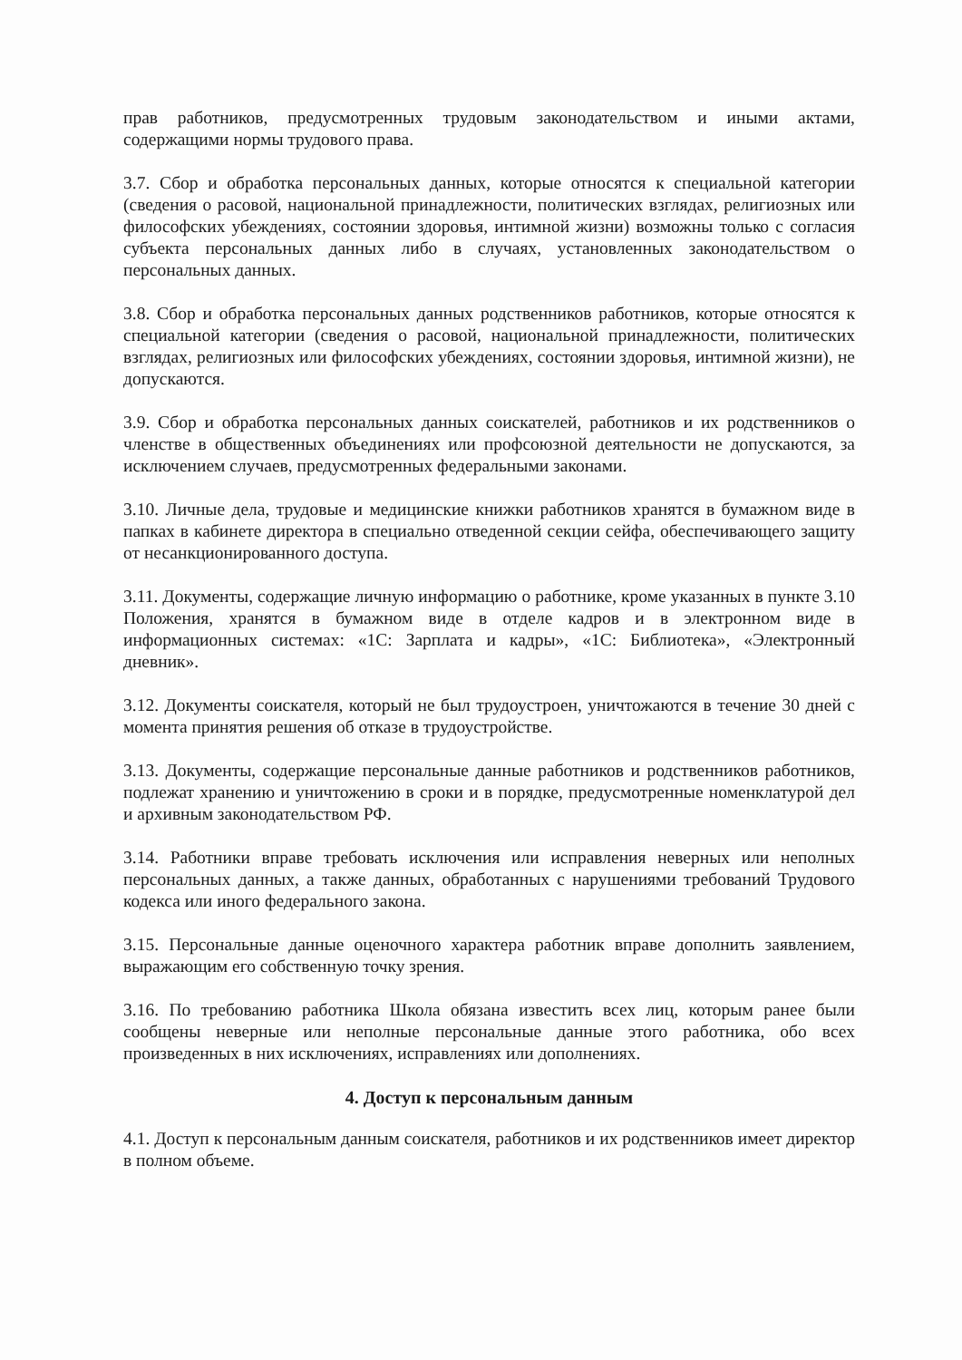прав работников, предусмотренных трудовым законодательством и иными актами, содержащими нормы трудового права.
3.7. Сбор и обработка персональных данных, которые относятся к специальной категории (сведения о расовой, национальной принадлежности, политических взглядах, религиозных или философских убеждениях, состоянии здоровья, интимной жизни) возможны только с согласия субъекта персональных данных либо в случаях, установленных законодательством о персональных данных.
3.8. Сбор и обработка персональных данных родственников работников, которые относятся к специальной категории (сведения о расовой, национальной принадлежности, политических взглядах, религиозных или философских убеждениях, состоянии здоровья, интимной жизни), не допускаются.
3.9. Сбор и обработка персональных данных соискателей, работников и их родственников о членстве в общественных объединениях или профсоюзной деятельности не допускаются, за исключением случаев, предусмотренных федеральными законами.
3.10. Личные дела, трудовые и медицинские книжки работников хранятся в бумажном виде в папках в кабинете директора в специально отведенной секции сейфа, обеспечивающего защиту от несанкционированного доступа.
3.11. Документы, содержащие личную информацию о работнике, кроме указанных в пункте 3.10 Положения, хранятся в бумажном виде в отделе кадров и в электронном виде в информационных системах: «1С: Зарплата и кадры», «1С: Библиотека», «Электронный дневник».
3.12. Документы соискателя, который не был трудоустроен, уничтожаются в течение 30 дней с момента принятия решения об отказе в трудоустройстве.
3.13. Документы, содержащие персональные данные работников и родственников работников, подлежат хранению и уничтожению в сроки и в порядке, предусмотренные номенклатурой дел и архивным законодательством РФ.
3.14. Работники вправе требовать исключения или исправления неверных или неполных персональных данных, а также данных, обработанных с нарушениями требований Трудового кодекса или иного федерального закона.
3.15. Персональные данные оценочного характера работник вправе дополнить заявлением, выражающим его собственную точку зрения.
3.16. По требованию работника Школа обязана известить всех лиц, которым ранее были сообщены неверные или неполные персональные данные этого работника, обо всех произведенных в них исключениях, исправлениях или дополнениях.
4. Доступ к персональным данным
4.1. Доступ к персональным данным соискателя, работников и их родственников имеет директор в полном объеме.